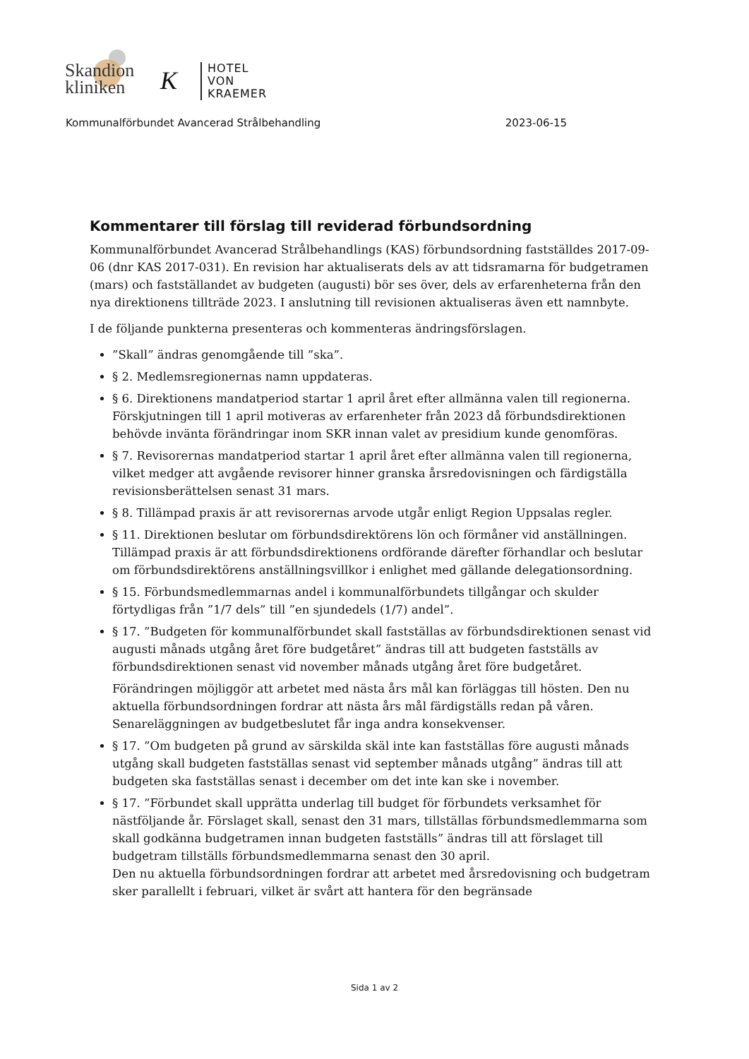Skandion
kliniken
K
HOTEL
VON
KRAEMER
Kommunalförbundet Avancerad Strålbehandling 2023-06-15
Kommentarer till förslag till reviderad förbundsordning
Kommunalförbundet Avancerad Strålbehandlings (KAS) förbundsordning fastställdes 2017-09-06 (dnr KAS 2017-031). En revision har aktualiserats dels av att tidsramarna för budgetramen (mars) och fastställandet av budgeten (augusti) bör ses över, dels av erfarenheterna från den nya direktionens tillträde 2023. I anslutning till revisionen aktualiseras även ett namnbyte.
I de följande punkterna presenteras och kommenteras ändringsförslagen.
”Skall” ändras genomgående till ”ska”.
§ 2. Medlemsregionernas namn uppdateras.
§ 6. Direktionens mandatperiod startar 1 april året efter allmänna valen till regionerna. Förskjutningen till 1 april motiveras av erfarenheter från 2023 då förbundsdirektionen behövde invänta förändringar inom SKR innan valet av presidium kunde genomföras.
§ 7. Revisorernas mandatperiod startar 1 april året efter allmänna valen till regionerna, vilket medger att avgående revisorer hinner granska årsredovisningen och färdigställa revisionsberättelsen senast 31 mars.
§ 8. Tillämpad praxis är att revisorernas arvode utgår enligt Region Uppsalas regler.
§ 11. Direktionen beslutar om förbundsdirektörens lön och förmåner vid anställningen. Tillämpad praxis är att förbundsdirektionens ordförande därefter förhandlar och beslutar om förbundsdirektörens anställningsvillkor i enlighet med gällande delegationsordning.
§ 15. Förbundsmedlemmarnas andel i kommunalförbundets tillgångar och skulder förtydligas från ”1/7 dels” till ”en sjundedels (1/7) andel”.
§ 17. ”Budgeten för kommunalförbundet skall fastställas av förbundsdirektionen senast vid augusti månads utgång året före budgetåret” ändras till att budgeten fastställs av förbundsdirektionen senast vid november månads utgång året före budgetåret.
Förändringen möjliggör att arbetet med nästa års mål kan förläggas till hösten. Den nu aktuella förbundsordningen fordrar att nästa års mål färdigställs redan på våren. Senareläggningen av budgetbeslutet får inga andra konsekvenser.
§ 17. ”Om budgeten på grund av särskilda skäl inte kan fastställas före augusti månads utgång skall budgeten fastställas senast vid september månads utgång” ändras till att budgeten ska fastställas senast i december om det inte kan ske i november.
§ 17. ”Förbundet skall upprätta underlag till budget för förbundets verksamhet för nästföljande år. Förslaget skall, senast den 31 mars, tillställas förbundsmedlemmarna som skall godkänna budgetramen innan budgeten fastställs” ändras till att förslaget till budgetram tillställs förbundsmedlemmarna senast den 30 april.
Den nu aktuella förbundsordningen fordrar att arbetet med årsredovisning och budgetram sker parallellt i februari, vilket är svårt att hantera för den begränsade
Sida 1 av 2